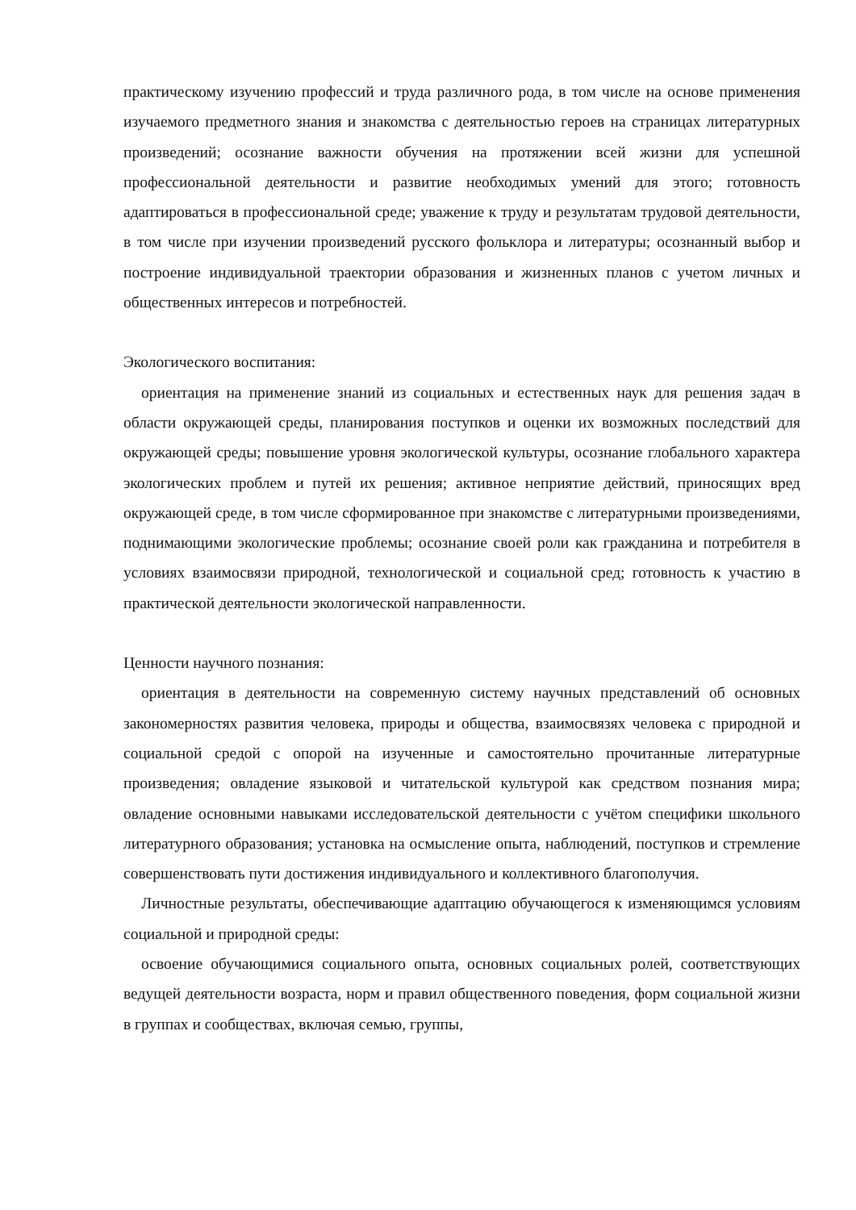практическому изучению профессий и труда различного рода, в том числе на основе применения изучаемого предметного знания и знакомства с деятельностью героев на страницах литературных произведений; осознание важности обучения на протяжении всей жизни для успешной профессиональной деятельности и развитие необходимых умений для этого; готовность адаптироваться в профессиональной среде; уважение к труду и результатам трудовой деятельности, в том числе при изучении произведений русского фольклора и литературы; осознанный выбор и построение индивидуальной траектории образования и жизненных планов с учетом личных и общественных интересов и потребностей.
Экологического воспитания:
ориентация на применение знаний из социальных и естественных наук для решения задач в области окружающей среды, планирования поступков и оценки их возможных последствий для окружающей среды; повышение уровня экологической культуры, осознание глобального характера экологических проблем и путей их решения; активное неприятие действий, приносящих вред окружающей среде, в том числе сформированное при знакомстве с литературными произведениями, поднимающими экологические проблемы; осознание своей роли как гражданина и потребителя в условиях взаимосвязи природной, технологической и социальной сред; готовность к участию в практической деятельности экологической направленности.
Ценности научного познания:
ориентация в деятельности на современную систему научных представлений об основных закономерностях развития человека, природы и общества, взаимосвязях человека с природной и социальной средой с опорой на изученные и самостоятельно прочитанные литературные произведения; овладение языковой и читательской культурой как средством познания мира; овладение основными навыками исследовательской деятельности с учётом специфики школьного литературного образования; установка на осмысление опыта, наблюдений, поступков и стремление совершенствовать пути достижения индивидуального и коллективного благополучия.
Личностные результаты, обеспечивающие адаптацию обучающегося к изменяющимся условиям социальной и природной среды:
освоение обучающимися социального опыта, основных социальных ролей, соответствующих ведущей деятельности возраста, норм и правил общественного поведения, форм социальной жизни в группах и сообществах, включая семью, группы,